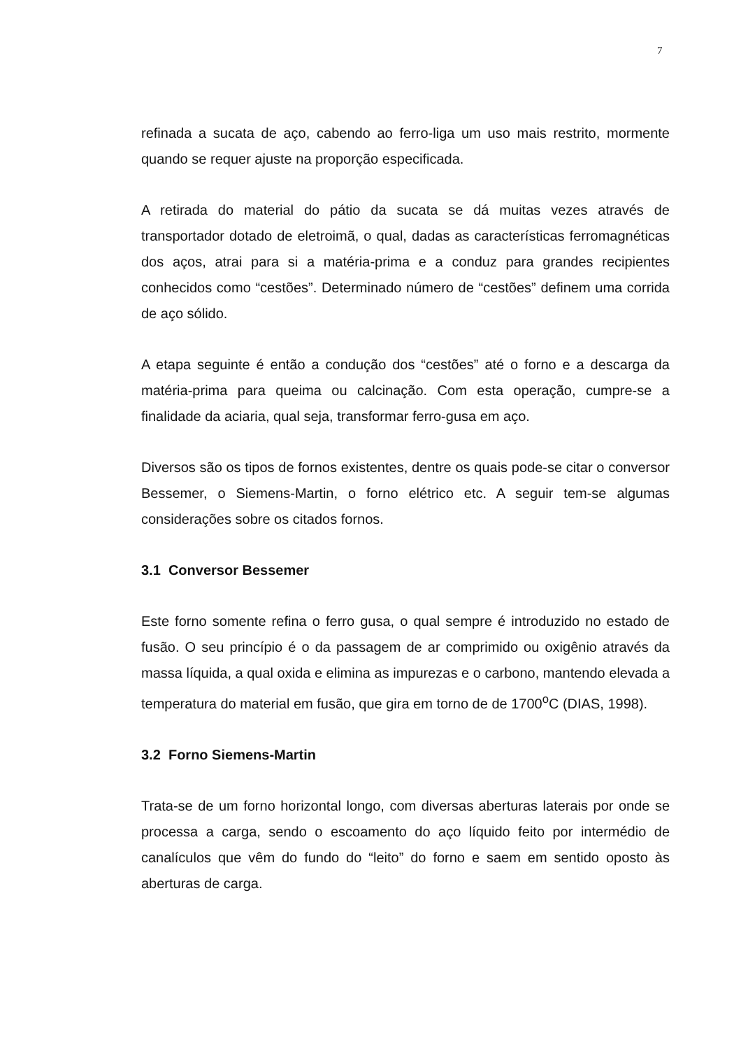7
refinada a sucata de aço, cabendo ao ferro-liga um uso mais restrito, mormente quando se requer ajuste na proporção especificada.
A retirada do material do pátio da sucata se dá muitas vezes através de transportador dotado de eletroimã, o qual, dadas as características ferromagnéticas dos aços, atrai para si a matéria-prima e a conduz para grandes recipientes conhecidos como “cestões”. Determinado número de “cestões” definem uma corrida de aço sólido.
A etapa seguinte é então a condução dos “cestões” até o forno e a descarga da matéria-prima para queima ou calcinação. Com esta operação, cumpre-se a finalidade da aciaria, qual seja, transformar ferro-gusa em aço.
Diversos são os tipos de fornos existentes, dentre os quais pode-se citar o conversor Bessemer, o Siemens-Martin, o forno elétrico etc. A seguir tem-se algumas considerações sobre os citados fornos.
3.1 Conversor Bessemer
Este forno somente refina o ferro gusa, o qual sempre é introduzido no estado de fusão. O seu princípio é o da passagem de ar comprimido ou oxigênio através da massa líquida, a qual oxida e elimina as impurezas e o carbono, mantendo elevada a temperatura do material em fusão, que gira em torno de de 1700<sup>o</sup>C (DIAS, 1998).
3.2 Forno Siemens-Martin
Trata-se de um forno horizontal longo, com diversas aberturas laterais por onde se processa a carga, sendo o escoamento do aço líquido feito por intermédio de canalículos que vêm do fundo do “leito” do forno e saem em sentido oposto às aberturas de carga.